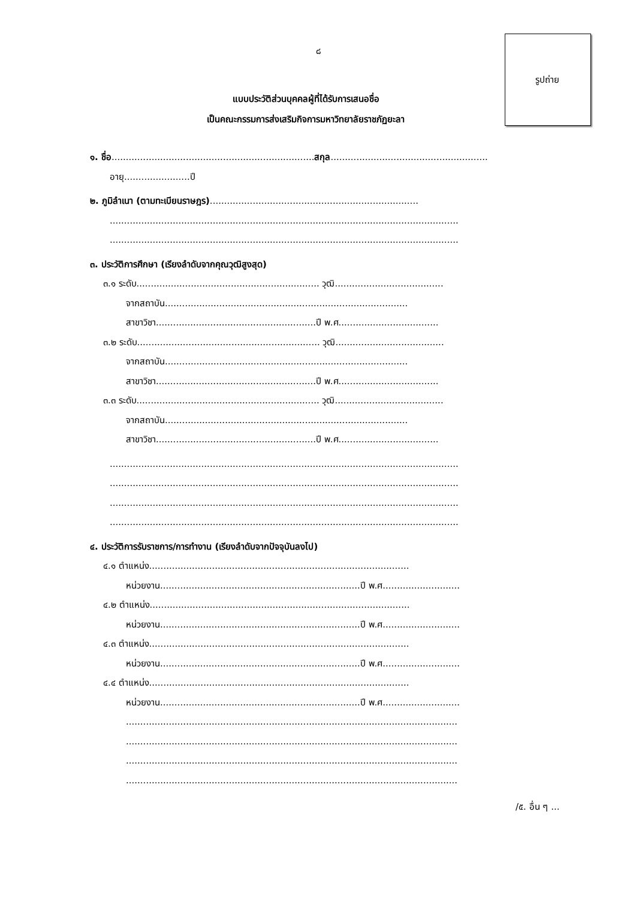๘
รูปถ่าย
แบบประวัติส่วนบุคคลผู้ที่ได้รับการเสนอชื่อ
เป็นคณะกรรมการส่งเสริมกิจการมหาวิทยาลัยราชภัฏยะลา
๑. ชื่อ.......................................................................สกุล.......................................................
อายุ.......................ปี
๒. ภูมิลำเนา (ตามทะเบียนราษฎร).........................................................................
..........................................................................................................................
..........................................................................................................................
๓. ประวัติการศึกษา (เรียงลำดับจากคุณวุฒิสูงสุด)
๓.๑ ระดับ................................................................ วุฒิ......................................
จากสถาบัน.....................................................................................
สาขาวิชา........................................................ปี พ.ศ...................................
๓.๒ ระดับ................................................................ วุฒิ......................................
จากสถาบัน.....................................................................................
สาขาวิชา........................................................ปี พ.ศ...................................
๓.๓ ระดับ................................................................ วุฒิ......................................
จากสถาบัน.....................................................................................
สาขาวิชา........................................................ปี พ.ศ...................................
..........................................................................................................................
..........................................................................................................................
..........................................................................................................................
..........................................................................................................................
๔. ประวัติการรับราชการ/การทำงาน (เรียงลำดับจากปัจจุบันลงไป)
๔.๑ ตำแหน่ง...........................................................................................
หน่วยงาน......................................................................ปี พ.ศ...........................
๔.๒ ตำแหน่ง...........................................................................................
หน่วยงาน......................................................................ปี พ.ศ...........................
๔.๓ ตำแหน่ง...........................................................................................
หน่วยงาน......................................................................ปี พ.ศ...........................
๔.๔ ตำแหน่ง...........................................................................................
หน่วยงาน......................................................................ปี พ.ศ...........................
....................................................................................................................
....................................................................................................................
....................................................................................................................
....................................................................................................................
/๕. อื่น ๆ ...